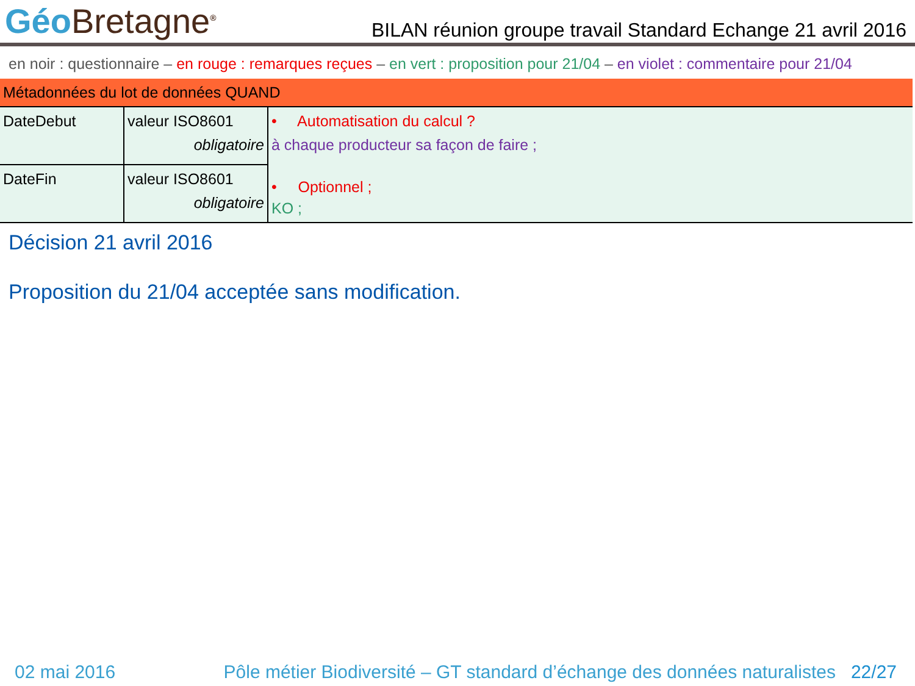Géo Bretagne<sup>®</sup>
BILAN réunion groupe travail Standard Echange 21 avril 2016
en noir : questionnaire – en rouge : remarques reçues – en vert : proposition pour 21/04 – en violet : commentaire pour 21/04
| Métadonnées du lot de données QUAND | | |
| DateDebut | valeur ISO8601 obligatoire | • Automatisation du calcul ? à chaque producteur sa façon de faire ; • Optionnel ; KO ; |
| DateFin | valeur ISO8601 obligatoire | |
Décision 21 avril 2016
Proposition du 21/04 acceptée sans modification.
02 mai 2016 Pôle métier Biodiversité – GT standard d’échange des données naturalistes 22/27